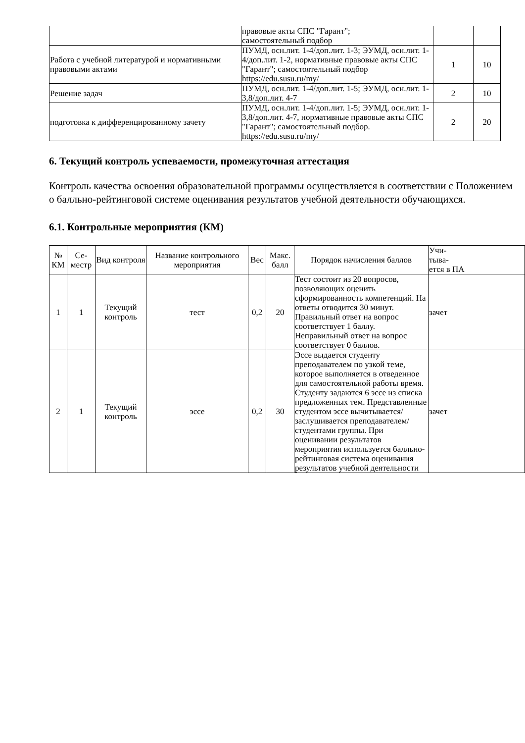| | правовые акты СПС "Гарант"; самостоятельный подбор | | |
| Работа с учебной литературой и нормативными правовыми актами | ПУМД, осн.лит. 1-4/доп.лит. 1-3; ЭУМД, осн.лит. 1-4/доп.лит. 1-2, нормативные правовые акты СПС "Гарант"; самостоятельный подбор https://edu.susu.ru/my/ | 1 | 10 |
| Решение задач | ПУМД, осн.лит. 1-4/доп.лит. 1-5; ЭУМД, осн.лит. 1-3,8/доп.лит. 4-7 | 2 | 10 |
| подготовка к дифференцированному зачету | ПУМД, осн.лит. 1-4/доп.лит. 1-5; ЭУМД, осн.лит. 1-3,8/доп.лит. 4-7, нормативные правовые акты СПС "Гарант"; самостоятельный подбор. https://edu.susu.ru/my/ | 2 | 20 |
6. Текущий контроль успеваемости, промежуточная аттестация
Контроль качества освоения образовательной программы осуществляется в соответствии с Положением о балльно-рейтинговой системе оценивания результатов учебной деятельности обучающихся.
6.1. Контрольные мероприятия (КМ)
| № КМ | Се-местр | Вид контроля | Название контрольного мероприятия | Вес | Макс. балл | Порядок начисления баллов | Учи- тыва- ется в ПА |
| --- | --- | --- | --- | --- | --- | --- | --- |
| 1 | 1 | Текущий контроль | тест | 0,2 | 20 | Тест состоит из 20 вопросов, позволяющих оценить сформированность компетенций. На ответы отводится 30 минут. Правильный ответ на вопрос соответствует 1 баллу. Неправильный ответ на вопрос соответствует 0 баллов. | зачет |
| 2 | 1 | Текущий контроль | эссе | 0,2 | 30 | Эссе выдается студенту преподавателем по узкой теме, которое выполняется в отведенное для самостоятельной работы время. Студенту задаются 6 эссе из списка предложенных тем. Представленные студентом эссе вычитывается/заслушивается преподавателем/студентами группы. При оценивании результатов мероприятия используется балльно-рейтинговая система оценивания результатов учебной деятельности | зачет |